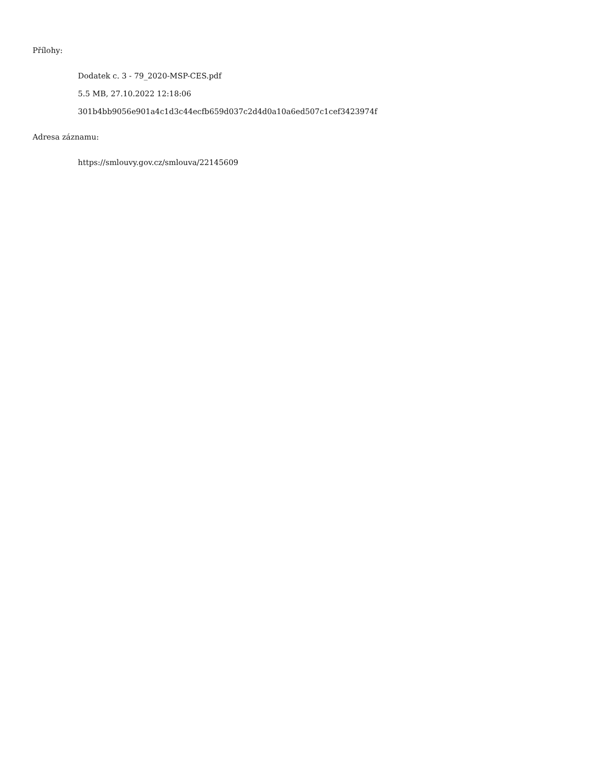Přílohy:
Dodatek c. 3 - 79_2020-MSP-CES.pdf
5.5 MB, 27.10.2022 12:18:06
301b4bb9056e901a4c1d3c44ecfb659d037c2d4d0a10a6ed507c1cef3423974f
Adresa záznamu:
https://smlouvy.gov.cz/smlouva/22145609